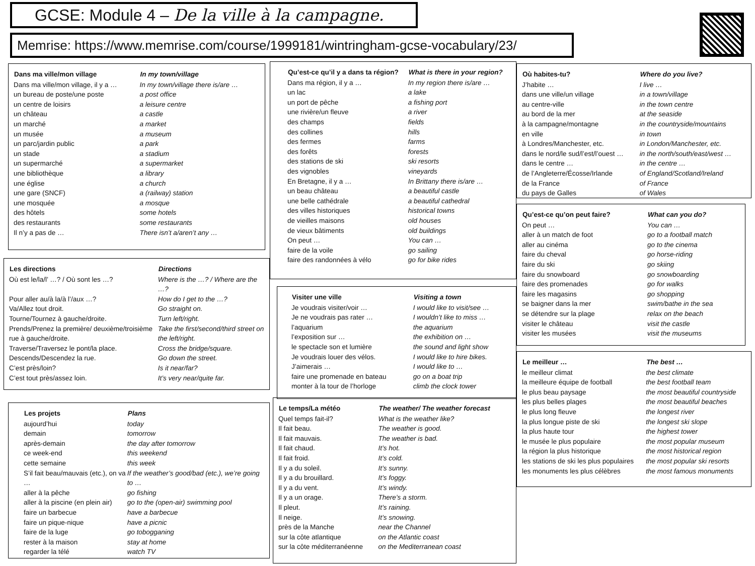GCSE: Module 4 – De la ville à la campagne.
Memrise: https://www.memrise.com/course/1999181/wintringham-gcse-vocabulary/23/
| Dans ma ville/mon village | In my town/village |
| --- | --- |
| Dans ma ville/mon village, il y a … | In my town/village there is/are … |
| un bureau de poste/une poste | a post office |
| un centre de loisirs | a leisure centre |
| un château | a castle |
| un marché | a market |
| un musée | a museum |
| un parc/jardin public | a park |
| un stade | a stadium |
| un supermarché | a supermarket |
| une bibliothèque | a library |
| une église | a church |
| une gare (SNCF) | a (railway) station |
| une mosquée | a mosque |
| des hôtels | some hotels |
| des restaurants | some restaurants |
| Il n’y a pas de … | There isn’t a/aren’t any … |
| Les directions | Directions |
| --- | --- |
| Où est le/la/l’ …? / Où sont les …? | Where is the …? / Where are the …? |
| Pour aller au/à la/à l’/aux …? | How do I get to the …? |
| Va/Allez tout droit. | Go straight on. |
| Tourne/Tournez à gauche/droite. | Turn left/right. |
| Prends/Prenez la première/ deuxième/troisième rue à gauche/droite. | Take the first/second/third street on the left/right. |
| Traverse/Traversez le pont/la place. | Cross the bridge/square. |
| Descends/Descendez la rue. | Go down the street. |
| C’est près/loin? | Is it near/far? |
| C’est tout près/assez loin. | It’s very near/quite far. |
| Les projets | Plans |
| --- | --- |
| aujourd’hui | today |
| demain | tomorrow |
| après-demain | the day after tomorrow |
| ce week-end | this weekend |
| cette semaine | this week |
| S’il fait beau/mauvais (etc.), on va … | If the weather’s good/bad (etc.), we’re going to … |
| aller à la pêche | go fishing |
| aller à la piscine (en plein air) | go to the (open-air) swimming pool |
| faire un barbecue | have a barbecue |
| faire un pique-nique | have a picnic |
| faire de la luge | go tobogganing |
| rester à la maison | stay at home |
| regarder la télé | watch TV |
| Qu’est-ce qu’il y a dans ta région? | What is there in your region? |
| --- | --- |
| Dans ma région, il y a … | In my region there is/are … |
| un lac | a lake |
| un port de pêche | a fishing port |
| une rivière/un fleuve | a river |
| des champs | fields |
| des collines | hills |
| des fermes | farms |
| des forêts | forests |
| des stations de ski | ski resorts |
| des vignobles | vineyards |
| En Bretagne, il y a … | In Brittany there is/are … |
| un beau château | a beautiful castle |
| une belle cathédrale | a beautiful cathedral |
| des villes historiques | historical towns |
| de vieilles maisons | old houses |
| de vieux bâtiments | old buildings |
| On peut … | You can … |
| faire de la voile | go sailing |
| faire des randonnées à vélo | go for bike rides |
| Visiter une ville | Visiting a town |
| --- | --- |
| Je voudrais visiter/voir … | I would like to visit/see … |
| Je ne voudrais pas rater … | I wouldn’t like to miss … |
| l’aquarium | the aquarium |
| l’exposition sur … | the exhibition on … |
| le spectacle son et lumière | the sound and light show |
| Je voudrais louer des vélos. | I would like to hire bikes. |
| J’aimerais … | I would like to … |
| faire une promenade en bateau | go on a boat trip |
| monter à la tour de l’horloge | climb the clock tower |
| Le temps/La météo | The weather/ The weather forecast |
| --- | --- |
| Quel temps fait-il? | What is the weather like? |
| Il fait beau. | The weather is good. |
| Il fait mauvais. | The weather is bad. |
| Il fait chaud. | It’s hot. |
| Il fait froid. | It’s cold. |
| Il y a du soleil. | It’s sunny. |
| Il y a du brouillard. | It’s foggy. |
| Il y a du vent. | It’s windy. |
| Il y a un orage. | There’s a storm. |
| Il pleut. | It’s raining. |
| Il neige. | It’s snowing. |
| près de la Manche | near the Channel |
| sur la côte atlantique | on the Atlantic coast |
| sur la côte méditerranéenne | on the Mediterranean coast |
| Où habites-tu? | Where do you live? |
| --- | --- |
| J’habite … | I live … |
| dans une ville/un village | in a town/village |
| au centre-ville | in the town centre |
| au bord de la mer | at the seaside |
| à la campagne/montagne | in the countryside/mountains |
| en ville | in town |
| à Londres/Manchester, etc. | in London/Manchester, etc. |
| dans le nord/le sud/l’est/l’ouest … | in the north/south/east/west … |
| dans le centre … | in the centre … |
| de l’Angleterre/Écosse/Irlande | of England/Scotland/Ireland |
| de la France | of France |
| du pays de Galles | of Wales |
| Qu’est-ce qu’on peut faire? | What can you do? |
| --- | --- |
| On peut … | You can … |
| aller à un match de foot | go to a football match |
| aller au cinéma | go to the cinema |
| faire du cheval | go horse-riding |
| faire du ski | go skiing |
| faire du snowboard | go snowboarding |
| faire des promenades | go for walks |
| faire les magasins | go shopping |
| se baigner dans la mer | swim/bathe in the sea |
| se détendre sur la plage | relax on the beach |
| visiter le château | visit the castle |
| visiter les musées | visit the museums |
| Le meilleur … | The best … |
| --- | --- |
| le meilleur climat | the best climate |
| la meilleure équipe de football | the best football team |
| le plus beau paysage | the most beautiful countryside |
| les plus belles plages | the most beautiful beaches |
| le plus long fleuve | the longest river |
| la plus longue piste de ski | the longest ski slope |
| la plus haute tour | the highest tower |
| le musée le plus populaire | the most popular museum |
| la région la plus historique | the most historical region |
| les stations de ski les plus populaires | the most popular ski resorts |
| les monuments les plus célèbres | the most famous monuments |